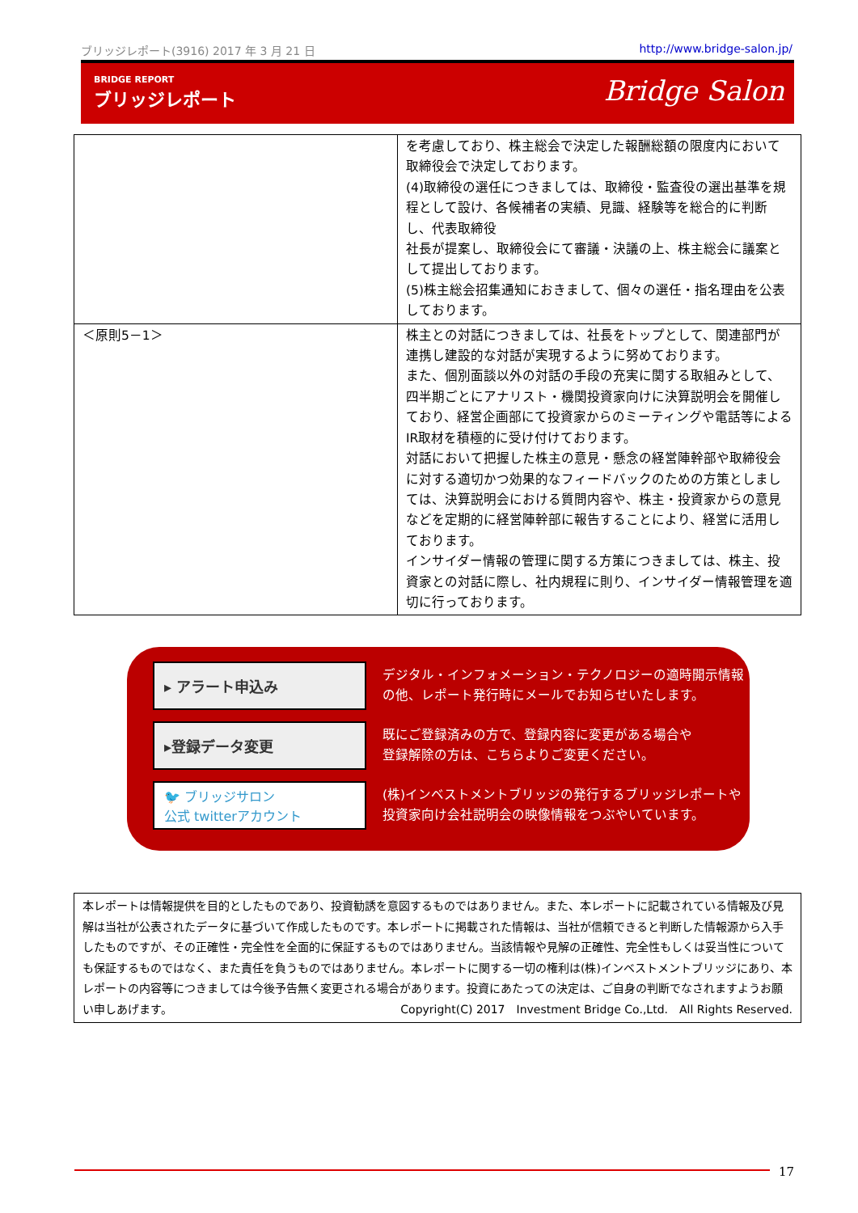ブリッジレポート(3916) 2017 年 3 月 21 日 http://www.bridge-salon.jp/
BRIDGE REPORT
ブリッジレポート
Bridge Salon
| | を考慮しており、株主総会で決定した報酬総額の限度内において取締役会で決定しております。 (4)取締役の選任につきましては、取締役・監査役の選出基準を規程として設け、各候補者の実績、見識、経験等を総合的に判断し、代表取締役 社長が提案し、取締役会にて審議・決議の上、株主総会に議案として提出しております。 (5)株主総会招集通知におきまして、個々の選任・指名理由を公表しております。 |
| ＜原則5－1＞ | 株主との対話につきましては、社長をトップとして、関連部門が連携し建設的な対話が実現するように努めております。 また、個別面談以外の対話の手段の充実に関する取組みとして、四半期ごとにアナリスト・機関投資家向けに決算説明会を開催しており、経営企画部にて投資家からのミーティングや電話等によるIR取材を積極的に受け付けております。 対話において把握した株主の意見・懸念の経営陣幹部や取締役会に対する適切かつ効果的なフィードバックのための方策としましては、決算説明会における質問内容や、株主・投資家からの意見などを定期的に経営陣幹部に報告することにより、経営に活用しております。 インサイダー情報の管理に関する方策につきましては、株主、投資家との対話に際し、社内規程に則り、インサイダー情報管理を適切に行っております。 |
▸ アラート申込み
デジタル・インフォメーション・テクノロジーの適時開示情報
の他、レポート発行時にメールでお知らせいたします。
▸登録データ変更
既にご登録済みの方で、登録内容に変更がある場合や
登録解除の方は、こちらよりご変更ください。
🐦 ブリッジサロン
公式 twitterアカウント
(株)インベストメントブリッジの発行するブリッジレポートや
投資家向け会社説明会の映像情報をつぶやいています。
本レポートは情報提供を目的としたものであり、投資勧誘を意図するものではありません。また、本レポートに記載されている情報及び見解は当社が公表されたデータに基づいて作成したものです。本レポートに掲載された情報は、当社が信頼できると判断した情報源から入手したものですが、その正確性・完全性を全面的に保証するものではありません。当該情報や見解の正確性、完全性もしくは妥当性についても保証するものではなく、また責任を負うものではありません。本レポートに関する一切の権利は(株)インベストメントブリッジにあり、本レポートの内容等につきましては今後予告無く変更される場合があります。投資にあたっての決定は、ご自身の判断でなされますようお願い申しあげます。 Copyright(C) 2017　Investment Bridge Co.,Ltd.　All Rights Reserved.
17